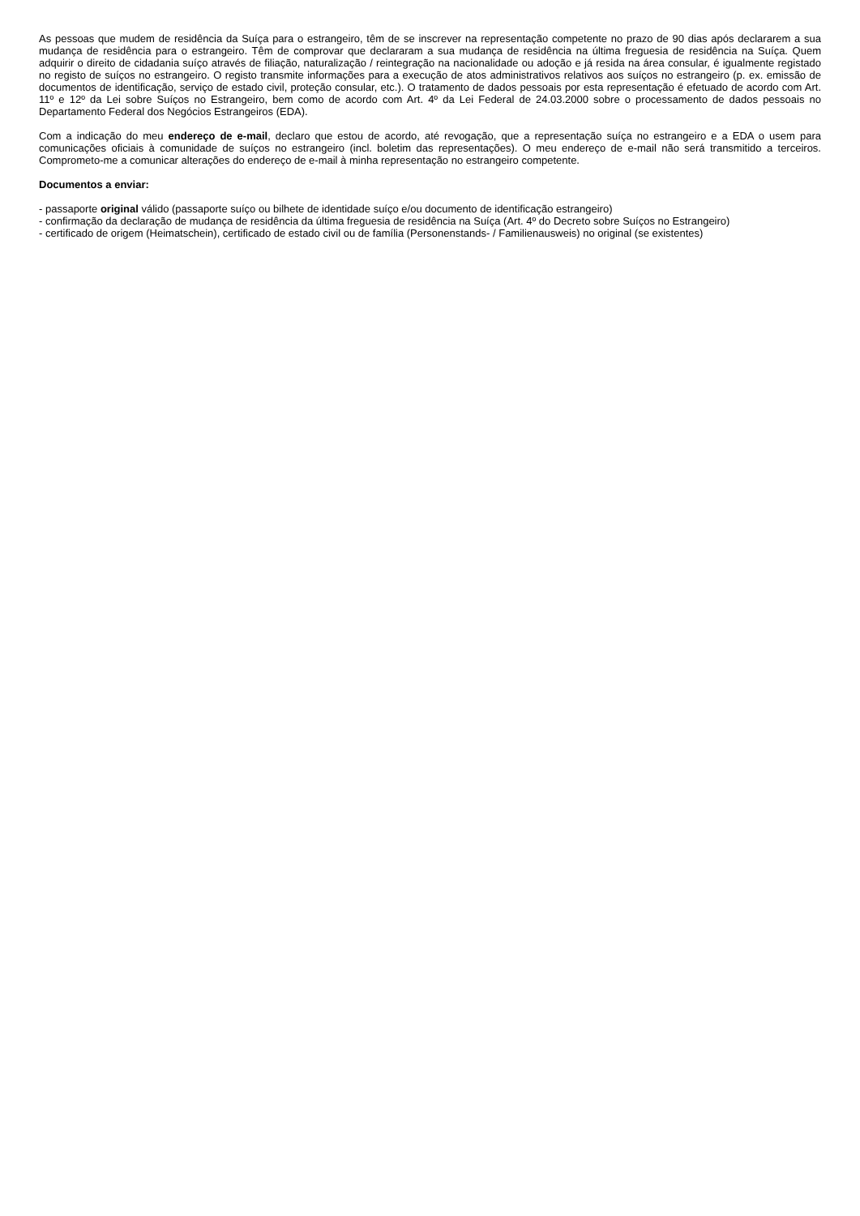As pessoas que mudem de residência da Suíça para o estrangeiro, têm de se inscrever na representação competente no prazo de 90 dias após declararem a sua mudança de residência para o estrangeiro. Têm de comprovar que declararam a sua mudança de residência na última freguesia de residência na Suíça. Quem adquirir o direito de cidadania suíço através de filiação, naturalização / reintegração na nacionalidade ou adoção e já resida na área consular, é igualmente registado no registo de suíços no estrangeiro. O registo transmite informações para a execução de atos administrativos relativos aos suíços no estrangeiro (p. ex. emissão de documentos de identificação, serviço de estado civil, proteção consular, etc.). O tratamento de dados pessoais por esta representação é efetuado de acordo com Art. 11º e 12º da Lei sobre Suíços no Estrangeiro, bem como de acordo com Art. 4º da Lei Federal de 24.03.2000 sobre o processamento de dados pessoais no Departamento Federal dos Negócios Estrangeiros (EDA).
Com a indicação do meu endereço de e-mail, declaro que estou de acordo, até revogação, que a representação suíça no estrangeiro e a EDA o usem para comunicações oficiais à comunidade de suíços no estrangeiro (incl. boletim das representações). O meu endereço de e-mail não será transmitido a terceiros. Comprometo-me a comunicar alterações do endereço de e-mail à minha representação no estrangeiro competente.
Documentos a enviar:
- passaporte original válido (passaporte suíço ou bilhete de identidade suíço e/ou documento de identificação estrangeiro)
- confirmação da declaração de mudança de residência da última freguesia de residência na Suíça (Art. 4º do Decreto sobre Suíços no Estrangeiro)
- certificado de origem (Heimatschein), certificado de estado civil ou de família (Personenstands- / Familienausweis) no original (se existentes)